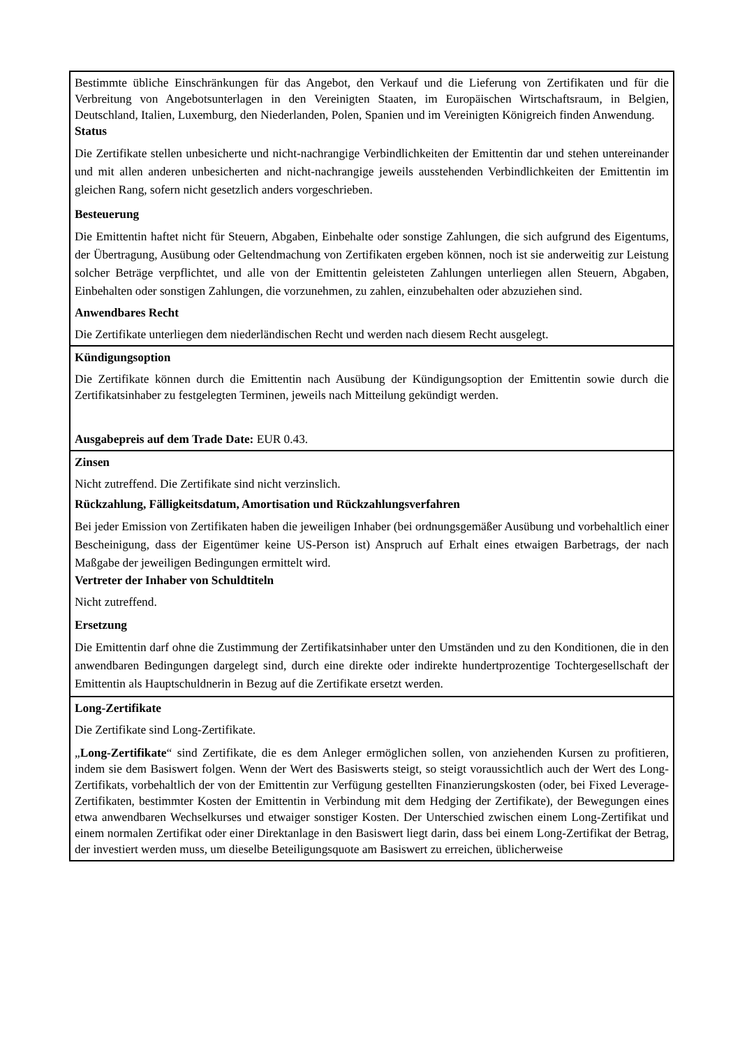| Bestimmte übliche Einschränkungen für das Angebot, den Verkauf und die Lieferung von Zertifikaten und für die Verbreitung von Angebotsunterlagen in den Vereinigten Staaten, im Europäischen Wirtschaftsraum, in Belgien, Deutschland, Italien, Luxemburg, den Niederlanden, Polen, Spanien und im Vereinigten Königreich finden Anwendung. Status Die Zertifikate stellen unbesicherte und nicht-nachrangige Verbindlichkeiten der Emittentin dar und stehen untereinander und mit allen anderen unbesicherten and nicht-nachrangige jeweils ausstehenden Verbindlichkeiten der Emittentin im gleichen Rang, sofern nicht gesetzlich anders vorgeschrieben. Besteuerung Die Emittentin haftet nicht für Steuern, Abgaben, Einbehalte oder sonstige Zahlungen, die sich aufgrund des Eigentums, der Übertragung, Ausübung oder Geltendmachung von Zertifikaten ergeben können, noch ist sie anderweitig zur Leistung solcher Beträge verpflichtet, und alle von der Emittentin geleisteten Zahlungen unterliegen allen Steuern, Abgaben, Einbehalten oder sonstigen Zahlungen, die vorzunehmen, zu zahlen, einzubehalten oder abzuziehen sind. Anwendbares Recht Die Zertifikate unterliegen dem niederländischen Recht und werden nach diesem Recht ausgelegt. |
| Kündigungsoption Die Zertifikate können durch die Emittentin nach Ausübung der Kündigungsoption der Emittentin sowie durch die Zertifikatsinhaber zu festgelegten Terminen, jeweils nach Mitteilung gekündigt werden. Ausgabepreis auf dem Trade Date: EUR 0.43. |
| Zinsen Nicht zutreffend. Die Zertifikate sind nicht verzinslich. Rückzahlung, Fälligkeitsdatum, Amortisation und Rückzahlungsverfahren Bei jeder Emission von Zertifikaten haben die jeweiligen Inhaber (bei ordnungsgemäßer Ausübung und vorbehaltlich einer Bescheinigung, dass der Eigentümer keine US-Person ist) Anspruch auf Erhalt eines etwaigen Barbetrags, der nach Maßgabe der jeweiligen Bedingungen ermittelt wird. Vertreter der Inhaber von Schuldtiteln Nicht zutreffend. Ersetzung Die Emittentin darf ohne die Zustimmung der Zertifikatsinhaber unter den Umständen und zu den Konditionen, die in den anwendbaren Bedingungen dargelegt sind, durch eine direkte oder indirekte hundertprozentige Tochtergesellschaft der Emittentin als Hauptschuldnerin in Bezug auf die Zertifikate ersetzt werden. |
| Long-Zertifikate Die Zertifikate sind Long-Zertifikate. „ Long-Zertifikate “ sind Zertifikate, die es dem Anleger ermöglichen sollen, von anziehenden Kursen zu profitieren, indem sie dem Basiswert folgen. Wenn der Wert des Basiswerts steigt, so steigt voraussichtlich auch der Wert des Long-Zertifikats, vorbehaltlich der von der Emittentin zur Verfügung gestellten Finanzierungskosten (oder, bei Fixed Leverage-Zertifikaten, bestimmter Kosten der Emittentin in Verbindung mit dem Hedging der Zertifikate), der Bewegungen eines etwa anwendbaren Wechselkurses und etwaiger sonstiger Kosten. Der Unterschied zwischen einem Long-Zertifikat und einem normalen Zertifikat oder einer Direktanlage in den Basiswert liegt darin, dass bei einem Long-Zertifikat der Betrag, der investiert werden muss, um dieselbe Beteiligungsquote am Basiswert zu erreichen, üblicherweise |